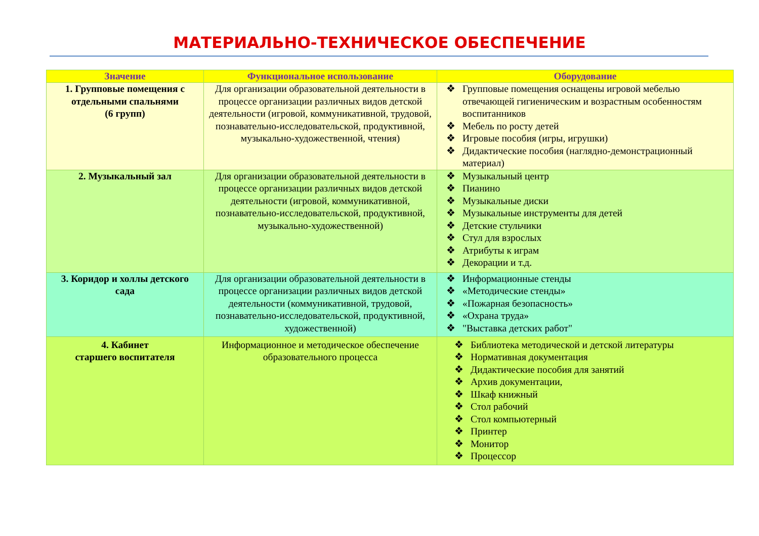МАТЕРИАЛЬНО-ТЕХНИЧЕСКОЕ ОБЕСПЕЧЕНИЕ
| Значение | Функциональное использование | Оборудование |
| --- | --- | --- |
| 1. Групповые помещения с отдельными спальнями (6 групп) | Для организации образовательной деятельности в процессе организации различных видов детской деятельности (игровой, коммуникативной, трудовой, познавательно-исследовательской, продуктивной, музыкально-художественной, чтения) | ❖ Групповые помещения оснащены игровой мебелью отвечающей гигиеническим и возрастным особенностям воспитанников ❖ Мебель по росту детей ❖ Игровые пособия (игры, игрушки) ❖ Дидактические пособия (наглядно-демонстрационный материал) |
| 2. Музыкальный зал | Для организации образовательной деятельности в процессе организации различных видов детской деятельности (игровой, коммуникативной, познавательно-исследовательской, продуктивной, музыкально-художественной) | ❖ Музыкальный центр ❖ Пианино ❖ Музыкальные диски ❖ Музыкальные инструменты для детей ❖ Детские стульчики ❖ Стул для взрослых ❖ Атрибуты к играм ❖ Декорации и т.д. |
| 3. Коридор и холлы детского сада | Для организации образовательной деятельности в процессе организации различных видов детской деятельности (коммуникативной, трудовой, познавательно-исследовательской, продуктивной, художественной) | ❖ Информационные стенды ❖ «Методические стенды» ❖ «Пожарная безопасность» ❖ «Охрана труда» ❖ "Выставка детских работ" |
| 4. Кабинет старшего воспитателя | Информационное и методическое обеспечение образовательного процесса | ❖ Библиотека методической и детской литературы ❖ Нормативная документация ❖ Дидактические пособия для занятий ❖ Архив документации, ❖ Шкаф книжный ❖ Стол рабочий ❖ Стол компьютерный ❖ Принтер ❖ Монитор ❖ Процессор |